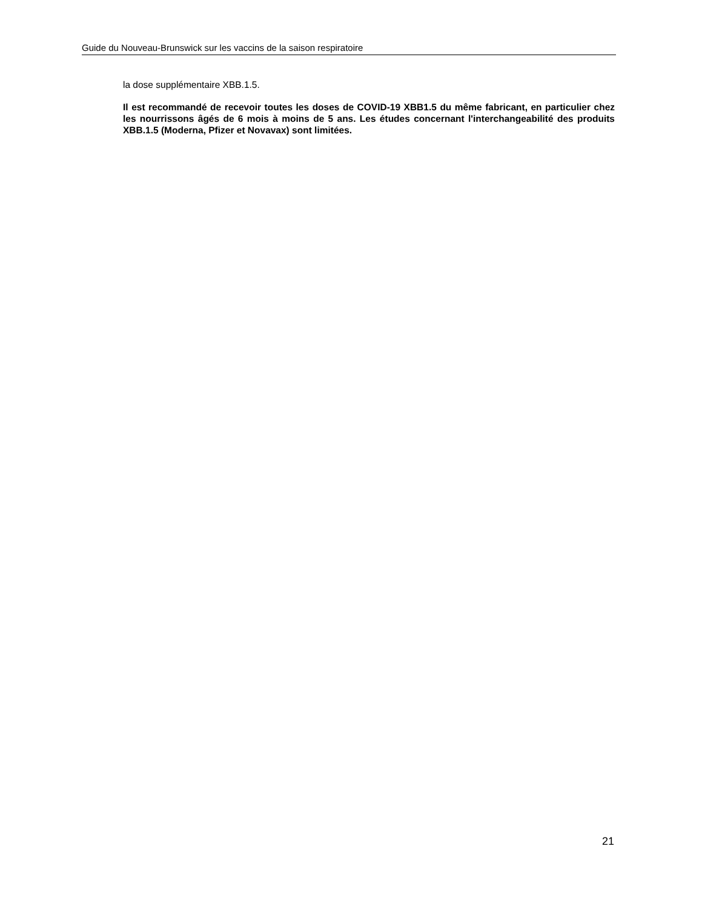Guide du Nouveau-Brunswick sur les vaccins de la saison respiratoire
la dose supplémentaire XBB.1.5.
Il est recommandé de recevoir toutes les doses de COVID-19 XBB1.5 du même fabricant, en particulier chez les nourrissons âgés de 6 mois à moins de 5 ans. Les études concernant l'interchangeabilité des produits XBB.1.5 (Moderna, Pfizer et Novavax) sont limitées.
21